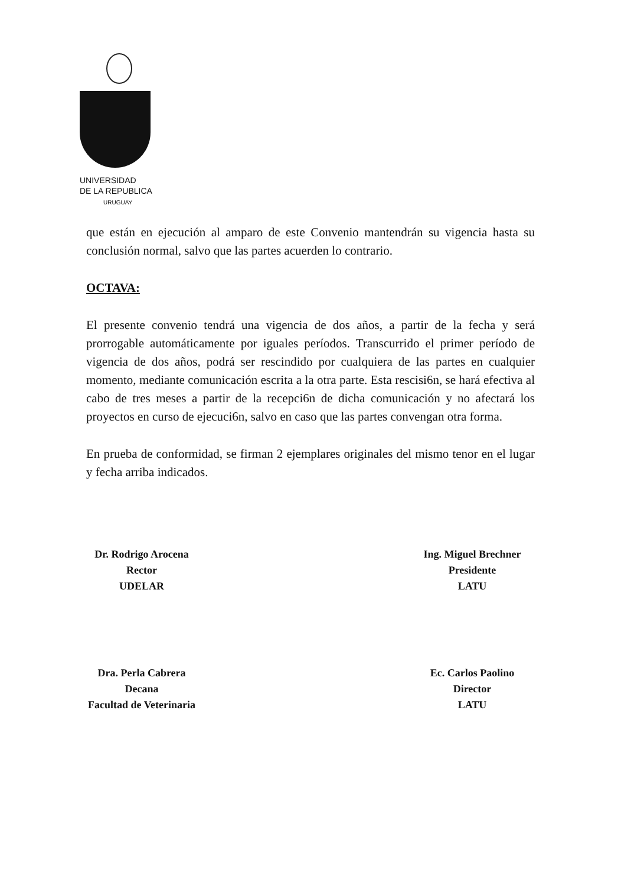UNIVERSIDAD
DE LA REPUBLICA
URUGUAY
que están en ejecución al amparo de este Convenio mantendrán su vigencia hasta su conclusión normal, salvo que las partes acuerden lo contrario.
OCTAVA:
El presente convenio tendrá una vigencia de dos años, a partir de la fecha y será prorrogable automáticamente por iguales períodos. Transcurrido el primer período de vigencia de dos años, podrá ser rescindido por cualquiera de las partes en cualquier momento, mediante comunicación escrita a la otra parte. Esta rescisi6n, se hará efectiva al cabo de tres meses a partir de la recepci6n de dicha comunicación y no afectará los proyectos en curso de ejecuci6n, salvo en caso que las partes convengan otra forma.
En prueba de conformidad, se firman 2 ejemplares originales del mismo tenor en el lugar y fecha arriba indicados.
Dr. Rodrigo Arocena
Rector
UDELAR
Ing. Miguel Brechner
Presidente
LATU
Dra. Perla Cabrera
Decana
Facultad de Veterinaria
Ec. Carlos Paolino
Director
LATU